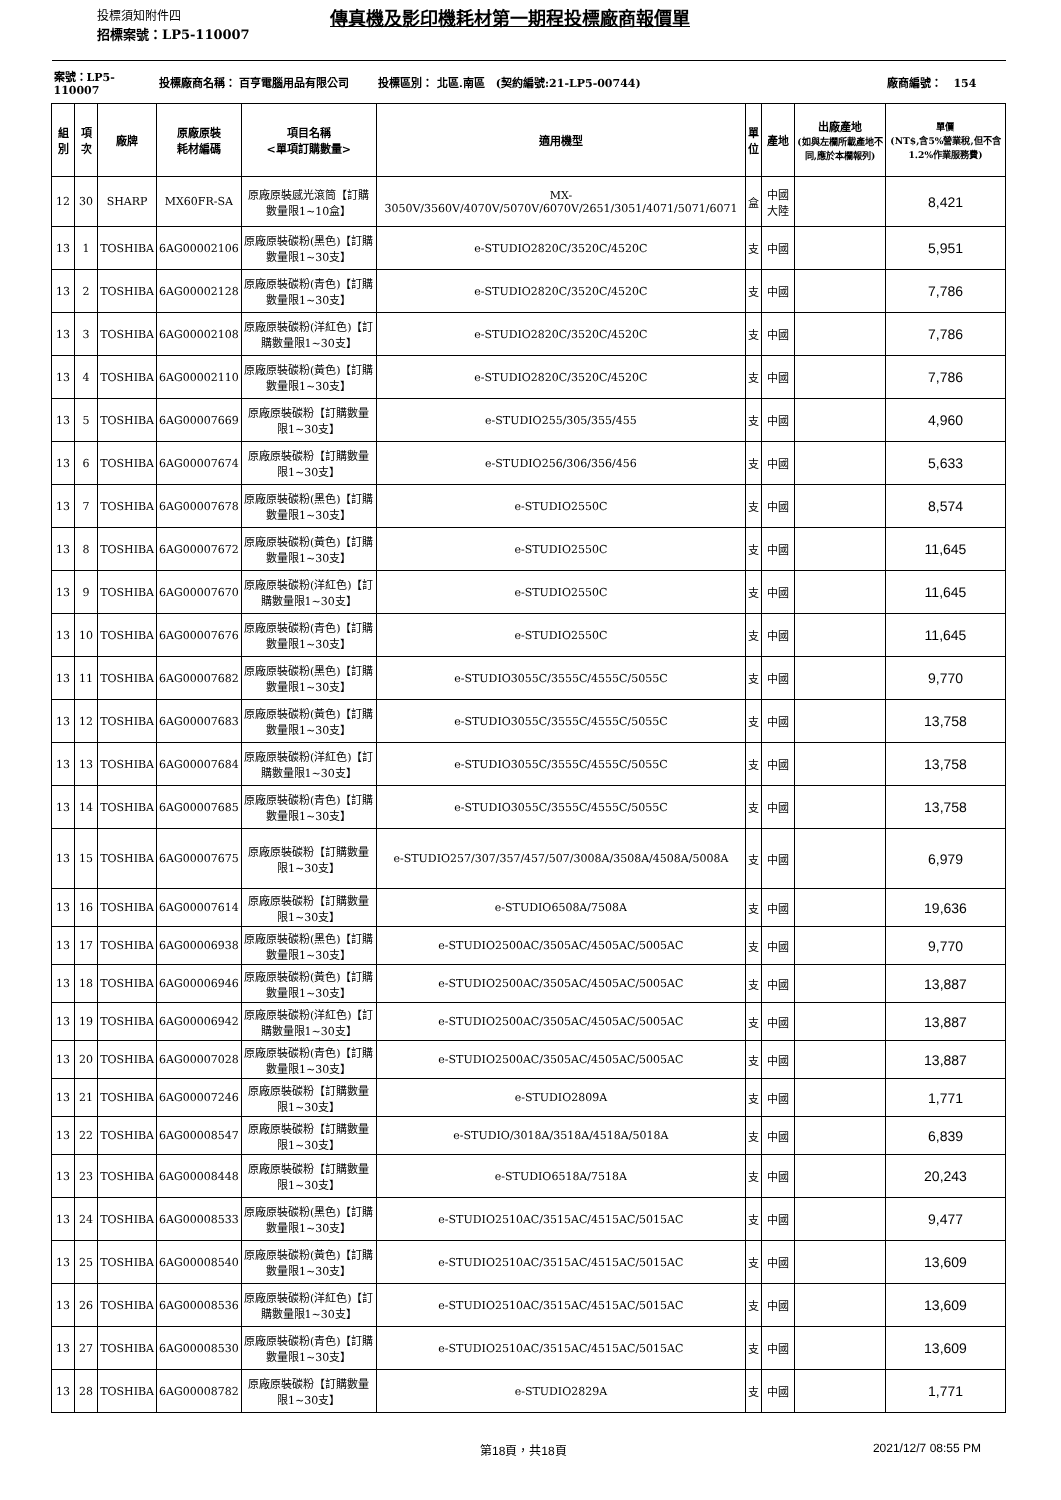投標須知附件四 傳真機及影印機耗材第一期程投標廠商報價單
招標案號：LP5-110007
| 案號：LP5-110007 | | | 投標廠商名稱： 百亨電腦用品有限公司 | | 投標區別： 北區.南區 (契約編號:21-LP5-00744) | | | | 廠商編號： 154 |
| 組別 | 項次 | 廠牌 | 原廠原裝 耗材編碼 | 項目名稱 <單項訂購數量> | 適用機型 | 單 位 | 產地 | 出廠產地 (如與左欄所載產地不同,應於本欄報列) | 單價 (NT$,含5%營業稅,但不含1.2%作業服務費) |
| 12 | 30 | SHARP | MX60FR-SA | 原廠原裝感光滾筒【訂購數量限1~10盒】 | MX-3050V/3560V/4070V/5070V/6070V/2651/3051/4071/5071/6071 | 盒 | 中國大陸 | | 8,421 |
| 13 | 1 | TOSHIBA | 6AG00002106 | 原廠原裝碳粉(黑色)【訂購數量限1~30支】 | e-STUDIO2820C/3520C/4520C | 支 | 中國 | | 5,951 |
| 13 | 2 | TOSHIBA | 6AG00002128 | 原廠原裝碳粉(青色)【訂購數量限1~30支】 | e-STUDIO2820C/3520C/4520C | 支 | 中國 | | 7,786 |
| 13 | 3 | TOSHIBA | 6AG00002108 | 原廠原裝碳粉(洋紅色)【訂購數量限1~30支】 | e-STUDIO2820C/3520C/4520C | 支 | 中國 | | 7,786 |
| 13 | 4 | TOSHIBA | 6AG00002110 | 原廠原裝碳粉(黃色)【訂購數量限1~30支】 | e-STUDIO2820C/3520C/4520C | 支 | 中國 | | 7,786 |
| 13 | 5 | TOSHIBA | 6AG00007669 | 原廠原裝碳粉【訂購數量限1~30支】 | e-STUDIO255/305/355/455 | 支 | 中國 | | 4,960 |
| 13 | 6 | TOSHIBA | 6AG00007674 | 原廠原裝碳粉【訂購數量限1~30支】 | e-STUDIO256/306/356/456 | 支 | 中國 | | 5,633 |
| 13 | 7 | TOSHIBA | 6AG00007678 | 原廠原裝碳粉(黑色)【訂購數量限1~30支】 | e-STUDIO2550C | 支 | 中國 | | 8,574 |
| 13 | 8 | TOSHIBA | 6AG00007672 | 原廠原裝碳粉(黃色)【訂購數量限1~30支】 | e-STUDIO2550C | 支 | 中國 | | 11,645 |
| 13 | 9 | TOSHIBA | 6AG00007670 | 原廠原裝碳粉(洋紅色)【訂購數量限1~30支】 | e-STUDIO2550C | 支 | 中國 | | 11,645 |
| 13 | 10 | TOSHIBA | 6AG00007676 | 原廠原裝碳粉(青色)【訂購數量限1~30支】 | e-STUDIO2550C | 支 | 中國 | | 11,645 |
| 13 | 11 | TOSHIBA | 6AG00007682 | 原廠原裝碳粉(黑色)【訂購數量限1~30支】 | e-STUDIO3055C/3555C/4555C/5055C | 支 | 中國 | | 9,770 |
| 13 | 12 | TOSHIBA | 6AG00007683 | 原廠原裝碳粉(黃色)【訂購數量限1~30支】 | e-STUDIO3055C/3555C/4555C/5055C | 支 | 中國 | | 13,758 |
| 13 | 13 | TOSHIBA | 6AG00007684 | 原廠原裝碳粉(洋紅色)【訂購數量限1~30支】 | e-STUDIO3055C/3555C/4555C/5055C | 支 | 中國 | | 13,758 |
| 13 | 14 | TOSHIBA | 6AG00007685 | 原廠原裝碳粉(青色)【訂購數量限1~30支】 | e-STUDIO3055C/3555C/4555C/5055C | 支 | 中國 | | 13,758 |
| 13 | 15 | TOSHIBA | 6AG00007675 | 原廠原裝碳粉【訂購數量限1~30支】 | e-STUDIO257/307/357/457/507/3008A/3508A/4508A/5008A | 支 | 中國 | | 6,979 |
| 13 | 16 | TOSHIBA | 6AG00007614 | 原廠原裝碳粉【訂購數量限1~30支】 | e-STUDIO6508A/7508A | 支 | 中國 | | 19,636 |
| 13 | 17 | TOSHIBA | 6AG00006938 | 原廠原裝碳粉(黑色)【訂購數量限1~30支】 | e-STUDIO2500AC/3505AC/4505AC/5005AC | 支 | 中國 | | 9,770 |
| 13 | 18 | TOSHIBA | 6AG00006946 | 原廠原裝碳粉(黃色)【訂購數量限1~30支】 | e-STUDIO2500AC/3505AC/4505AC/5005AC | 支 | 中國 | | 13,887 |
| 13 | 19 | TOSHIBA | 6AG00006942 | 原廠原裝碳粉(洋紅色)【訂購數量限1~30支】 | e-STUDIO2500AC/3505AC/4505AC/5005AC | 支 | 中國 | | 13,887 |
| 13 | 20 | TOSHIBA | 6AG00007028 | 原廠原裝碳粉(青色)【訂購數量限1~30支】 | e-STUDIO2500AC/3505AC/4505AC/5005AC | 支 | 中國 | | 13,887 |
| 13 | 21 | TOSHIBA | 6AG00007246 | 原廠原裝碳粉【訂購數量限1~30支】 | e-STUDIO2809A | 支 | 中國 | | 1,771 |
| 13 | 22 | TOSHIBA | 6AG00008547 | 原廠原裝碳粉【訂購數量限1~30支】 | e-STUDIO/3018A/3518A/4518A/5018A | 支 | 中國 | | 6,839 |
| 13 | 23 | TOSHIBA | 6AG00008448 | 原廠原裝碳粉【訂購數量限1~30支】 | e-STUDIO6518A/7518A | 支 | 中國 | | 20,243 |
| 13 | 24 | TOSHIBA | 6AG00008533 | 原廠原裝碳粉(黑色)【訂購數量限1~30支】 | e-STUDIO2510AC/3515AC/4515AC/5015AC | 支 | 中國 | | 9,477 |
| 13 | 25 | TOSHIBA | 6AG00008540 | 原廠原裝碳粉(黃色)【訂購數量限1~30支】 | e-STUDIO2510AC/3515AC/4515AC/5015AC | 支 | 中國 | | 13,609 |
| 13 | 26 | TOSHIBA | 6AG00008536 | 原廠原裝碳粉(洋紅色)【訂購數量限1~30支】 | e-STUDIO2510AC/3515AC/4515AC/5015AC | 支 | 中國 | | 13,609 |
| 13 | 27 | TOSHIBA | 6AG00008530 | 原廠原裝碳粉(青色)【訂購數量限1~30支】 | e-STUDIO2510AC/3515AC/4515AC/5015AC | 支 | 中國 | | 13,609 |
| 13 | 28 | TOSHIBA | 6AG00008782 | 原廠原裝碳粉【訂購數量限1~30支】 | e-STUDIO2829A | 支 | 中國 | | 1,771 |
第18頁，共18頁 2021/12/7 08:55 PM